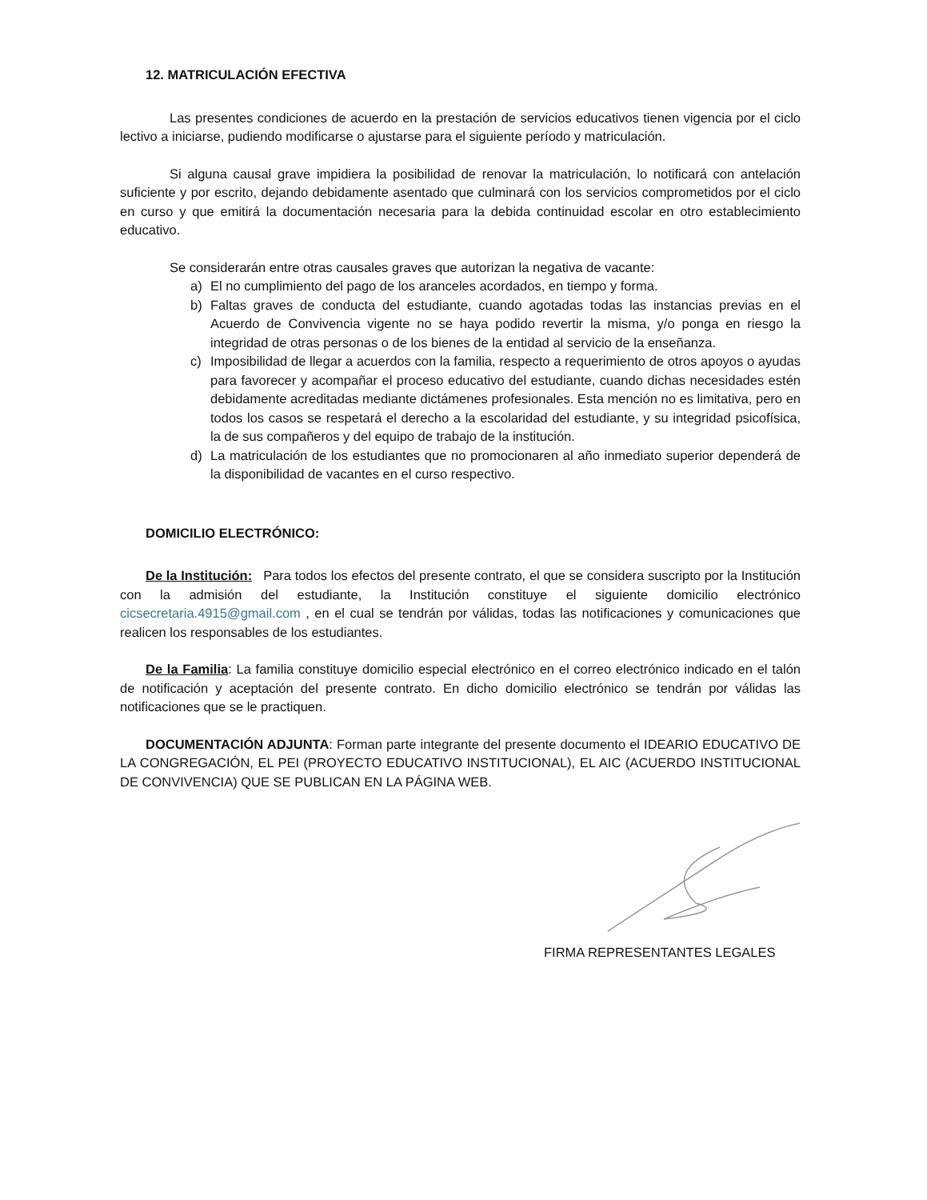12. MATRICULACIÓN EFECTIVA
Las presentes condiciones de acuerdo en la prestación de servicios educativos tienen vigencia por el ciclo lectivo a iniciarse, pudiendo modificarse o ajustarse para el siguiente período y matriculación.
Si alguna causal grave impidiera la posibilidad de renovar la matriculación, lo notificará con antelación suficiente y por escrito, dejando debidamente asentado que culminará con los servicios comprometidos por el ciclo en curso y que emitirá la documentación necesaria para la debida continuidad escolar en otro establecimiento educativo.
Se considerarán entre otras causales graves que autorizan la negativa de vacante:
a) El no cumplimiento del pago de los aranceles acordados, en tiempo y forma.
b) Faltas graves de conducta del estudiante, cuando agotadas todas las instancias previas en el Acuerdo de Convivencia vigente no se haya podido revertir la misma, y/o ponga en riesgo la integridad de otras personas o de los bienes de la entidad al servicio de la enseñanza.
c) Imposibilidad de llegar a acuerdos con la familia, respecto a requerimiento de otros apoyos o ayudas para favorecer y acompañar el proceso educativo del estudiante, cuando dichas necesidades estén debidamente acreditadas mediante dictámenes profesionales. Esta mención no es limitativa, pero en todos los casos se respetará el derecho a la escolaridad del estudiante, y su integridad psicofísica, la de sus compañeros y del equipo de trabajo de la institución.
d) La matriculación de los estudiantes que no promocionaren al año inmediato superior dependerá de la disponibilidad de vacantes en el curso respectivo.
DOMICILIO ELECTRÓNICO:
De la Institución: Para todos los efectos del presente contrato, el que se considera suscripto por la Institución con la admisión del estudiante, la Institución constituye el siguiente domicilio electrónico cicsecretaria.4915@gmail.com , en el cual se tendrán por válidas, todas las notificaciones y comunicaciones que realicen los responsables de los estudiantes.
De la Familia: La familia constituye domicilio especial electrónico en el correo electrónico indicado en el talón de notificación y aceptación del presente contrato. En dicho domicilio electrónico se tendrán por válidas las notificaciones que se le practiquen.
DOCUMENTACIÓN ADJUNTA: Forman parte integrante del presente documento el IDEARIO EDUCATIVO DE LA CONGREGACIÓN, EL PEI (PROYECTO EDUCATIVO INSTITUCIONAL), EL AIC (ACUERDO INSTITUCIONAL DE CONVIVENCIA) QUE SE PUBLICAN EN LA PÁGINA WEB.
FIRMA REPRESENTANTES LEGALES